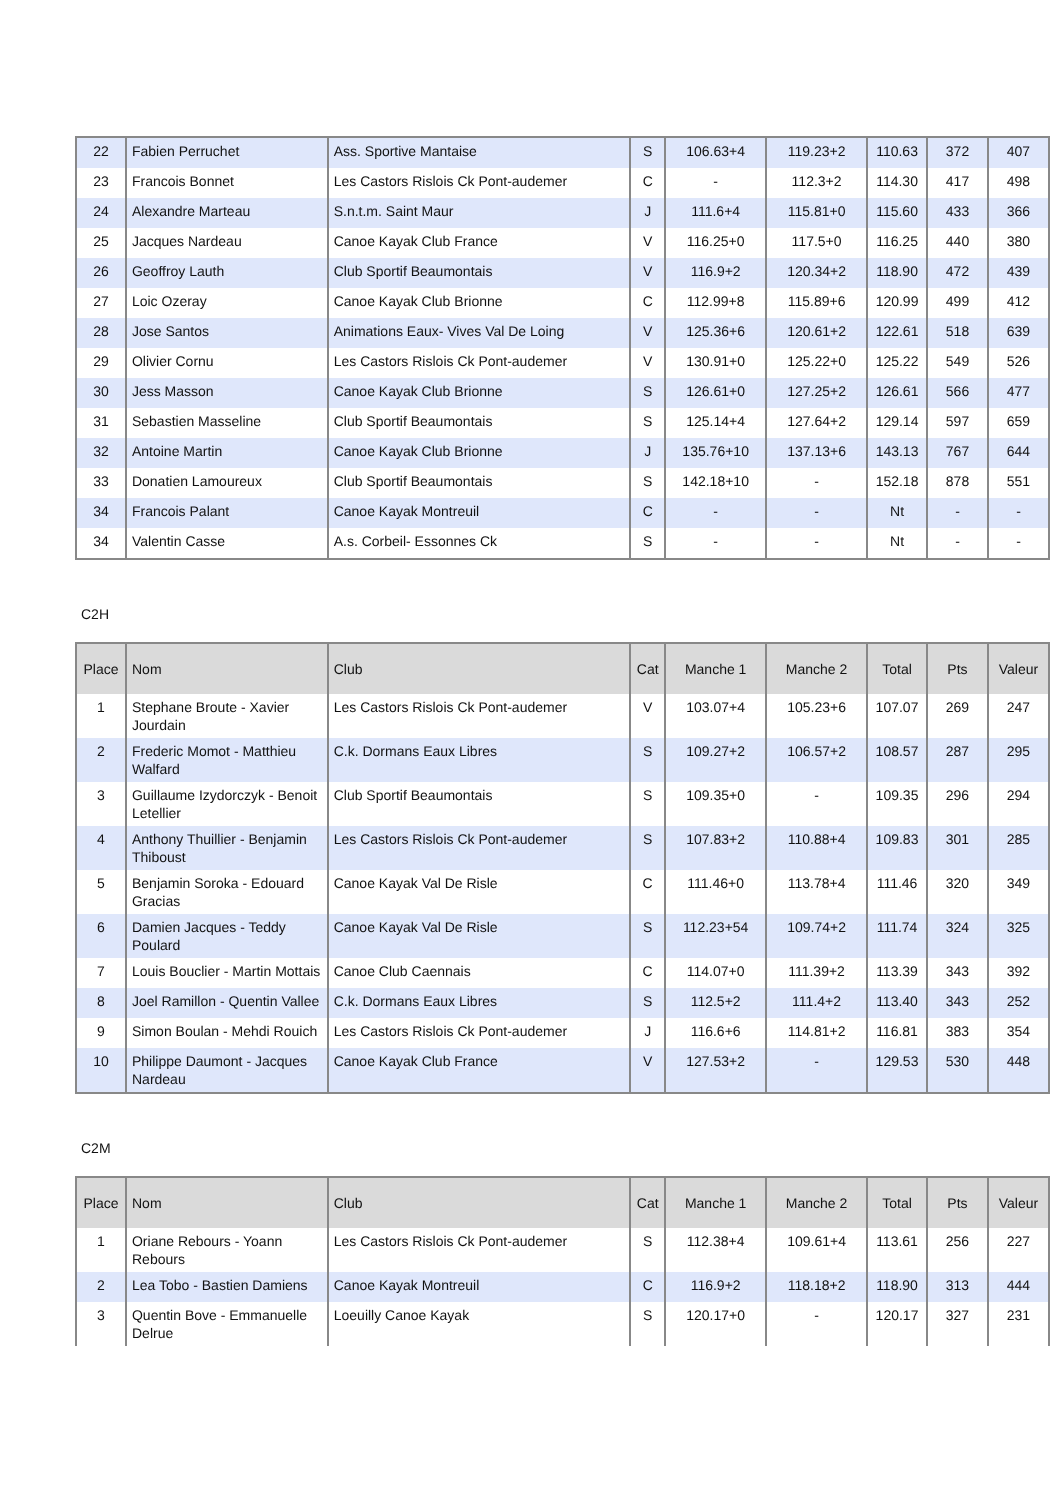| 22 | Fabien Perruchet | Ass. Sportive Mantaise | S | 106.63+4 | 119.23+2 | 110.63 | 372 | 407 |
| 23 | Francois Bonnet | Les Castors Rislois Ck Pont-audemer | C | - | 112.3+2 | 114.30 | 417 | 498 |
| 24 | Alexandre Marteau | S.n.t.m. Saint Maur | J | 111.6+4 | 115.81+0 | 115.60 | 433 | 366 |
| 25 | Jacques Nardeau | Canoe Kayak Club France | V | 116.25+0 | 117.5+0 | 116.25 | 440 | 380 |
| 26 | Geoffroy Lauth | Club Sportif Beaumontais | V | 116.9+2 | 120.34+2 | 118.90 | 472 | 439 |
| 27 | Loic Ozeray | Canoe Kayak Club Brionne | C | 112.99+8 | 115.89+6 | 120.99 | 499 | 412 |
| 28 | Jose Santos | Animations Eaux- Vives Val De Loing | V | 125.36+6 | 120.61+2 | 122.61 | 518 | 639 |
| 29 | Olivier Cornu | Les Castors Rislois Ck Pont-audemer | V | 130.91+0 | 125.22+0 | 125.22 | 549 | 526 |
| 30 | Jess Masson | Canoe Kayak Club Brionne | S | 126.61+0 | 127.25+2 | 126.61 | 566 | 477 |
| 31 | Sebastien Masseline | Club Sportif Beaumontais | S | 125.14+4 | 127.64+2 | 129.14 | 597 | 659 |
| 32 | Antoine Martin | Canoe Kayak Club Brionne | J | 135.76+10 | 137.13+6 | 143.13 | 767 | 644 |
| 33 | Donatien Lamoureux | Club Sportif Beaumontais | S | 142.18+10 | - | 152.18 | 878 | 551 |
| 34 | Francois Palant | Canoe Kayak Montreuil | C | - | - | Nt | - | - |
| 34 | Valentin Casse | A.s. Corbeil- Essonnes Ck | S | - | - | Nt | - | - |
C2H
| Place | Nom | Club | Cat | Manche 1 | Manche 2 | Total | Pts | Valeur |
| --- | --- | --- | --- | --- | --- | --- | --- | --- |
| 1 | Stephane Broute - Xavier Jourdain | Les Castors Rislois Ck Pont-audemer | V | 103.07+4 | 105.23+6 | 107.07 | 269 | 247 |
| 2 | Frederic Momot - Matthieu Walfard | C.k. Dormans Eaux Libres | S | 109.27+2 | 106.57+2 | 108.57 | 287 | 295 |
| 3 | Guillaume Izydorczyk - Benoit Letellier | Club Sportif Beaumontais | S | 109.35+0 | - | 109.35 | 296 | 294 |
| 4 | Anthony Thuillier - Benjamin Thiboust | Les Castors Rislois Ck Pont-audemer | S | 107.83+2 | 110.88+4 | 109.83 | 301 | 285 |
| 5 | Benjamin Soroka - Edouard Gracias | Canoe Kayak Val De Risle | C | 111.46+0 | 113.78+4 | 111.46 | 320 | 349 |
| 6 | Damien Jacques - Teddy Poulard | Canoe Kayak Val De Risle | S | 112.23+54 | 109.74+2 | 111.74 | 324 | 325 |
| 7 | Louis Bouclier - Martin Mottais | Canoe Club Caennais | C | 114.07+0 | 111.39+2 | 113.39 | 343 | 392 |
| 8 | Joel Ramillon - Quentin Vallee | C.k. Dormans Eaux Libres | S | 112.5+2 | 111.4+2 | 113.40 | 343 | 252 |
| 9 | Simon Boulan - Mehdi Rouich | Les Castors Rislois Ck Pont-audemer | J | 116.6+6 | 114.81+2 | 116.81 | 383 | 354 |
| 10 | Philippe Daumont - Jacques Nardeau | Canoe Kayak Club France | V | 127.53+2 | - | 129.53 | 530 | 448 |
C2M
| Place | Nom | Club | Cat | Manche 1 | Manche 2 | Total | Pts | Valeur |
| --- | --- | --- | --- | --- | --- | --- | --- | --- |
| 1 | Oriane Rebours - Yoann Rebours | Les Castors Rislois Ck Pont-audemer | S | 112.38+4 | 109.61+4 | 113.61 | 256 | 227 |
| 2 | Lea Tobo - Bastien Damiens | Canoe Kayak Montreuil | C | 116.9+2 | 118.18+2 | 118.90 | 313 | 444 |
| 3 | Quentin Bove - Emmanuelle Delrue | Loeuilly Canoe Kayak | S | 120.17+0 | - | 120.17 | 327 | 231 |